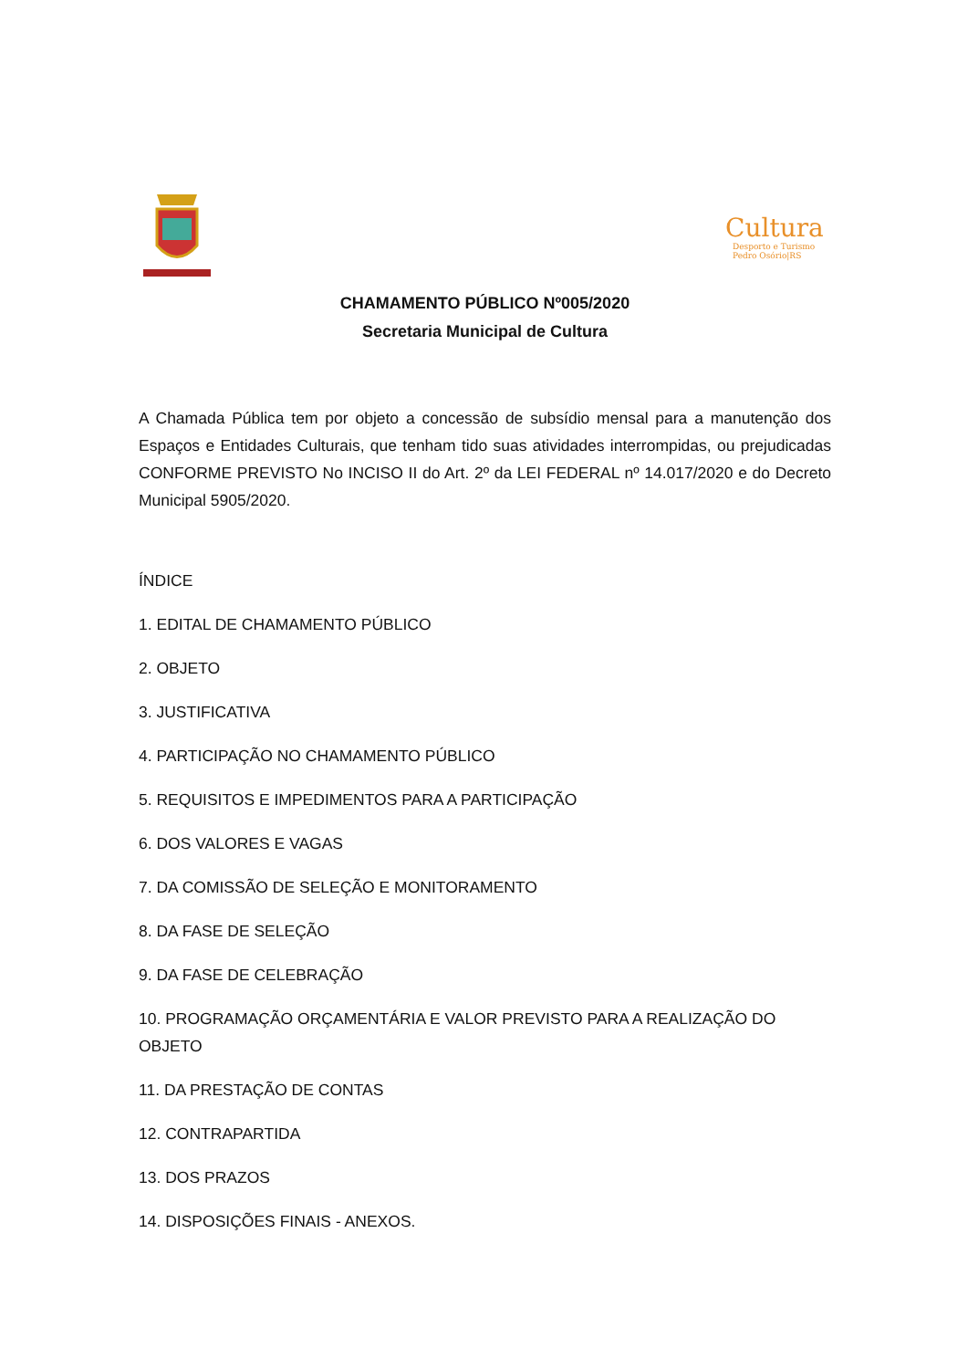Cultura
Desporto e Turismo
Pedro Osório|RS
CHAMAMENTO PÚBLICO Nº005/2020
Secretaria Municipal de Cultura
A Chamada Pública tem por objeto a concessão de subsídio mensal para a manutenção dos Espaços e Entidades Culturais, que tenham tido suas atividades interrompidas, ou prejudicadas CONFORME PREVISTO No INCISO II do Art. 2º da LEI FEDERAL nº 14.017/2020 e do Decreto Municipal 5905/2020.
ÍNDICE
1. EDITAL DE CHAMAMENTO PÚBLICO
2. OBJETO
3. JUSTIFICATIVA
4. PARTICIPAÇÃO NO CHAMAMENTO PÚBLICO
5. REQUISITOS E IMPEDIMENTOS PARA A PARTICIPAÇÃO
6. DOS VALORES E VAGAS
7. DA COMISSÃO DE SELEÇÃO E MONITORAMENTO
8. DA FASE DE SELEÇÃO
9. DA FASE DE CELEBRAÇÃO
10. PROGRAMAÇÃO ORÇAMENTÁRIA E VALOR PREVISTO PARA A REALIZAÇÃO DO OBJETO
11. DA PRESTAÇÃO DE CONTAS
12. CONTRAPARTIDA
13. DOS PRAZOS
14. DISPOSIÇÕES FINAIS - ANEXOS.